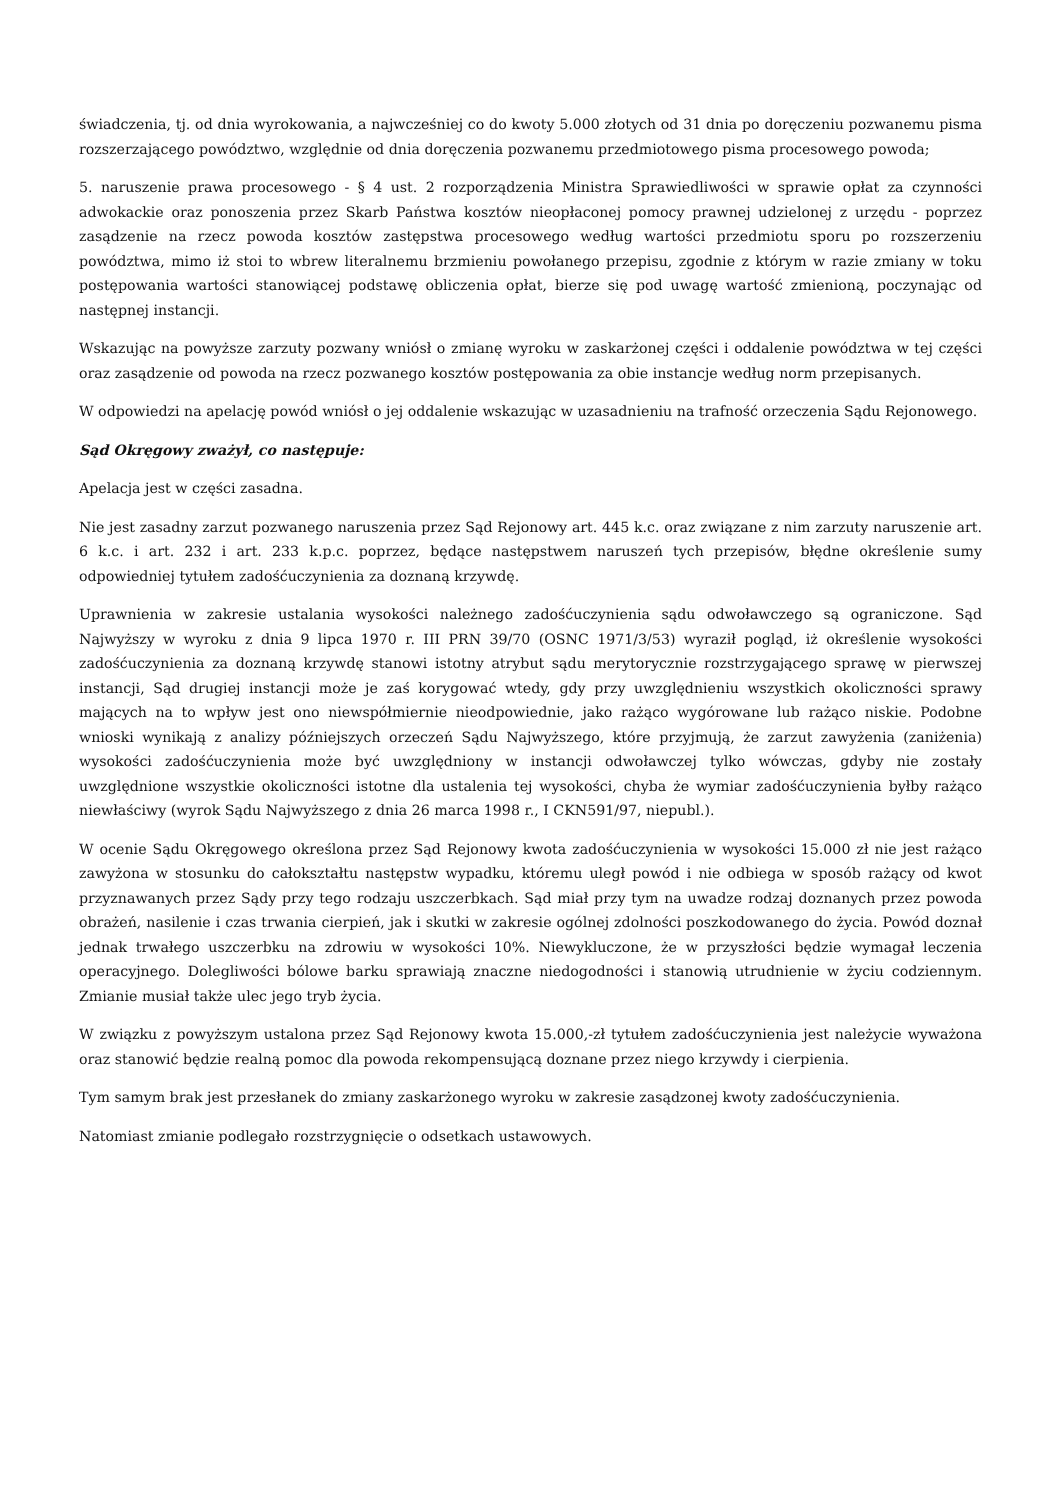świadczenia, tj. od dnia wyrokowania, a najwcześniej co do kwoty 5.000 złotych od 31 dnia po doręczeniu pozwanemu pisma rozszerzającego powództwo, względnie od dnia doręczenia pozwanemu przedmiotowego pisma procesowego powoda;
5. naruszenie prawa procesowego - § 4 ust. 2 rozporządzenia Ministra Sprawiedliwości w sprawie opłat za czynności adwokackie oraz ponoszenia przez Skarb Państwa kosztów nieopłaconej pomocy prawnej udzielonej z urzędu - poprzez zasądzenie na rzecz powoda kosztów zastępstwa procesowego według wartości przedmiotu sporu po rozszerzeniu powództwa, mimo iż stoi to wbrew literalnemu brzmieniu powołanego przepisu, zgodnie z którym w razie zmiany w toku postępowania wartości stanowiącej podstawę obliczenia opłat, bierze się pod uwagę wartość zmienioną, poczynając od następnej instancji.
Wskazując na powyższe zarzuty pozwany wniósł o zmianę wyroku w zaskarżonej części i oddalenie powództwa w tej części oraz zasądzenie od powoda na rzecz pozwanego kosztów postępowania za obie instancje według norm przepisanych.
W odpowiedzi na apelację powód wniósł o jej oddalenie wskazując w uzasadnieniu na trafność orzeczenia Sądu Rejonowego.
Sąd Okręgowy zważył, co następuje:
Apelacja jest w części zasadna.
Nie jest zasadny zarzut pozwanego naruszenia przez Sąd Rejonowy art. 445 k.c. oraz związane z nim zarzuty naruszenie art. 6 k.c. i art. 232 i art. 233 k.p.c. poprzez, będące następstwem naruszeń tych przepisów, błędne określenie sumy odpowiedniej tytułem zadośćuczynienia za doznaną krzywdę.
Uprawnienia w zakresie ustalania wysokości należnego zadośćuczynienia sądu odwoławczego są ograniczone. Sąd Najwyższy w wyroku z dnia 9 lipca 1970 r. III PRN 39/70 (OSNC 1971/3/53) wyraził pogląd, iż określenie wysokości zadośćuczynienia za doznaną krzywdę stanowi istotny atrybut sądu merytorycznie rozstrzygającego sprawę w pierwszej instancji, Sąd drugiej instancji może je zaś korygować wtedy, gdy przy uwzględnieniu wszystkich okoliczności sprawy mających na to wpływ jest ono niewspółmiernie nieodpowiednie, jako rażąco wygórowane lub rażąco niskie. Podobne wnioski wynikają z analizy późniejszych orzeczeń Sądu Najwyższego, które przyjmują, że zarzut zawyżenia (zaniżenia) wysokości zadośćuczynienia może być uwzględniony w instancji odwoławczej tylko wówczas, gdyby nie zostały uwzględnione wszystkie okoliczności istotne dla ustalenia tej wysokości, chyba że wymiar zadośćuczynienia byłby rażąco niewłaściwy (wyrok Sądu Najwyższego z dnia 26 marca 1998 r., I CKN591/97, niepubl.).
W ocenie Sądu Okręgowego określona przez Sąd Rejonowy kwota zadośćuczynienia w wysokości 15.000 zł nie jest rażąco zawyżona w stosunku do całokształtu następstw wypadku, któremu uległ powód i nie odbiega w sposób rażący od kwot przyznawanych przez Sądy przy tego rodzaju uszczerbkach. Sąd miał przy tym na uwadze rodzaj doznanych przez powoda obrażeń, nasilenie i czas trwania cierpień, jak i skutki w zakresie ogólnej zdolności poszkodowanego do życia. Powód doznał jednak trwałego uszczerbku na zdrowiu w wysokości 10%. Niewykluczone, że w przyszłości będzie wymagał leczenia operacyjnego. Dolegliwości bólowe barku sprawiają znaczne niedogodności i stanowią utrudnienie w życiu codziennym. Zmianie musiał także ulec jego tryb życia.
W związku z powyższym ustalona przez Sąd Rejonowy kwota 15.000,-zł tytułem zadośćuczynienia jest należycie wyważona oraz stanowić będzie realną pomoc dla powoda rekompensującą doznane przez niego krzywdy i cierpienia.
Tym samym brak jest przesłanek do zmiany zaskarżonego wyroku w zakresie zasądzonej kwoty zadośćuczynienia.
Natomiast zmianie podlegało rozstrzygnięcie o odsetkach ustawowych.